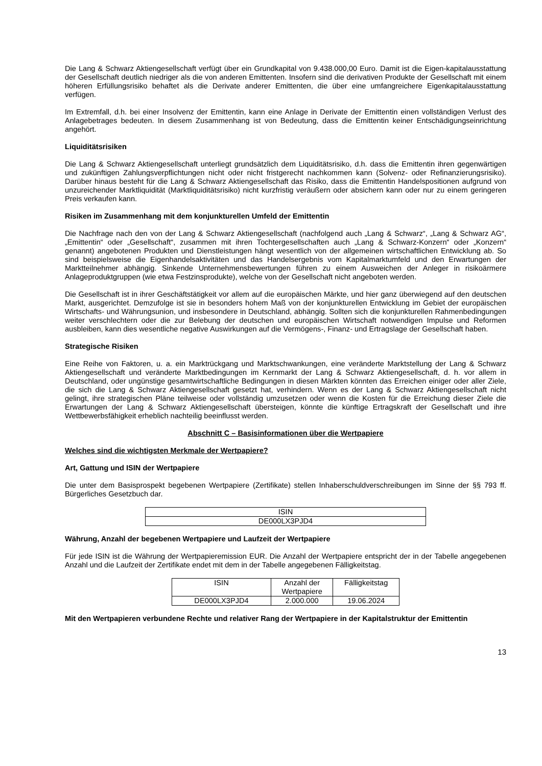Die Lang & Schwarz Aktiengesellschaft verfügt über ein Grundkapital von 9.438.000,00 Euro. Damit ist die Eigen-kapitalausstattung der Gesellschaft deutlich niedriger als die von anderen Emittenten. Insofern sind die derivativen Produkte der Gesellschaft mit einem höheren Erfüllungsrisiko behaftet als die Derivate anderer Emittenten, die über eine umfangreichere Eigenkapitalausstattung verfügen.
Im Extremfall, d.h. bei einer Insolvenz der Emittentin, kann eine Anlage in Derivate der Emittentin einen vollständigen Verlust des Anlagebetrages bedeuten. In diesem Zusammenhang ist von Bedeutung, dass die Emittentin keiner Entschädigungseinrichtung angehört.
Liquiditätsrisiken
Die Lang & Schwarz Aktiengesellschaft unterliegt grundsätzlich dem Liquiditätsrisiko, d.h. dass die Emittentin ihren gegenwärtigen und zukünftigen Zahlungsverpflichtungen nicht oder nicht fristgerecht nachkommen kann (Solvenz- oder Refinanzierungsrisiko). Darüber hinaus besteht für die Lang & Schwarz Aktiengesellschaft das Risiko, dass die Emittentin Handelspositionen aufgrund von unzureichender Marktliquidität (Marktliquiditätsrisiko) nicht kurzfristig veräußern oder absichern kann oder nur zu einem geringeren Preis verkaufen kann.
Risiken im Zusammenhang mit dem konjunkturellen Umfeld der Emittentin
Die Nachfrage nach den von der Lang & Schwarz Aktiengesellschaft (nachfolgend auch „Lang & Schwarz“, „Lang & Schwarz AG“, „Emittentin“ oder „Gesellschaft“, zusammen mit ihren Tochtergesellschaften auch „Lang & Schwarz-Konzern“ oder „Konzern“ genannt) angebotenen Produkten und Dienstleistungen hängt wesentlich von der allgemeinen wirtschaftlichen Entwicklung ab. So sind beispielsweise die Eigenhandelsaktivitäten und das Handelsergebnis vom Kapitalmarktumfeld und den Erwartungen der Marktteilnehmer abhängig. Sinkende Unternehmensbewertungen führen zu einem Ausweichen der Anleger in risikoärmere Anlageproduktgruppen (wie etwa Festzinsprodukte), welche von der Gesellschaft nicht angeboten werden.
Die Gesellschaft ist in ihrer Geschäftstätigkeit vor allem auf die europäischen Märkte, und hier ganz überwiegend auf den deutschen Markt, ausgerichtet. Demzufolge ist sie in besonders hohem Maß von der konjunkturellen Entwicklung im Gebiet der europäischen Wirtschafts- und Währungsunion, und insbesondere in Deutschland, abhängig. Sollten sich die konjunkturellen Rahmenbedingungen weiter verschlechtern oder die zur Belebung der deutschen und europäischen Wirtschaft notwendigen Impulse und Reformen ausbleiben, kann dies wesentliche negative Auswirkungen auf die Vermögens-, Finanz- und Ertragslage der Gesellschaft haben.
Strategische Risiken
Eine Reihe von Faktoren, u. a. ein Marktrückgang und Marktschwankungen, eine veränderte Marktstellung der Lang & Schwarz Aktiengesellschaft und veränderte Marktbedingungen im Kernmarkt der Lang & Schwarz Aktiengesellschaft, d. h. vor allem in Deutschland, oder ungünstige gesamtwirtschaftliche Bedingungen in diesen Märkten könnten das Erreichen einiger oder aller Ziele, die sich die Lang & Schwarz Aktiengesellschaft gesetzt hat, verhindern. Wenn es der Lang & Schwarz Aktiengesellschaft nicht gelingt, ihre strategischen Pläne teilweise oder vollständig umzusetzen oder wenn die Kosten für die Erreichung dieser Ziele die Erwartungen der Lang & Schwarz Aktiengesellschaft übersteigen, könnte die künftige Ertragskraft der Gesellschaft und ihre Wettbewerbsfähigkeit erheblich nachteilig beeinflusst werden.
Abschnitt C – Basisinformationen über die Wertpapiere
Welches sind die wichtigsten Merkmale der Wertpapiere?
Art, Gattung und ISIN der Wertpapiere
Die unter dem Basisprospekt begebenen Wertpapiere (Zertifikate) stellen Inhaberschuldverschreibungen im Sinne der §§ 793 ff. Bürgerliches Gesetzbuch dar.
| ISIN |
| --- |
| DE000LX3PJD4 |
Währung, Anzahl der begebenen Wertpapiere und Laufzeit der Wertpapiere
Für jede ISIN ist die Währung der Wertpapieremission EUR. Die Anzahl der Wertpapiere entspricht der in der Tabelle angegebenen Anzahl und die Laufzeit der Zertifikate endet mit dem in der Tabelle angegebenen Fälligkeitstag.
| ISIN | Anzahl der Wertpapiere | Fälligkeitstag |
| --- | --- | --- |
| DE000LX3PJD4 | 2.000.000 | 19.06.2024 |
Mit den Wertpapieren verbundene Rechte und relativer Rang der Wertpapiere in der Kapitalstruktur der Emittentin
13